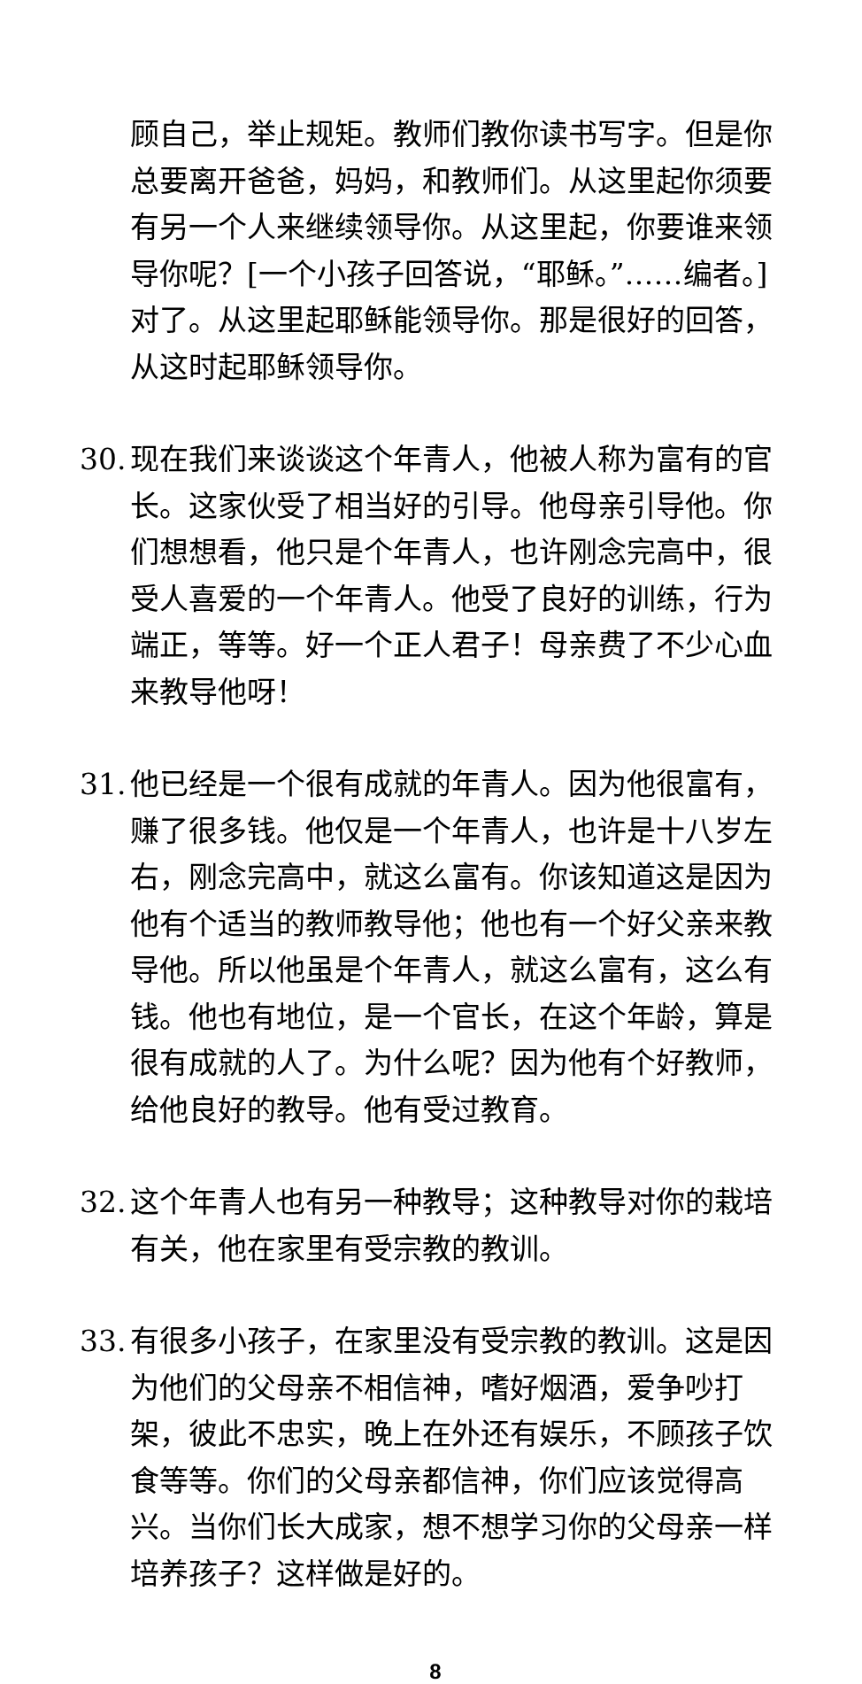顾自己，举止规矩。教师们教你读书写字。但是你总要离开爸爸，妈妈，和教师们。从这里起你须要有另一个人来继续领导你。从这里起，你要谁来领导你呢？[一个小孩子回答说，“耶稣。”……编者。] 对了。从这里起耶稣能领导你。那是很好的回答，从这时起耶稣领导你。
30. 现在我们来谈谈这个年青人，他被人称为富有的官长。这家伙受了相当好的引导。他母亲引导他。你们想想看，他只是个年青人，也许刚念完高中，很受人喜爱的一个年青人。他受了良好的训练，行为端正，等等。好一个正人君子！母亲费了不少心血来教导他呀！
31. 他已经是一个很有成就的年青人。因为他很富有，赚了很多钱。他仅是一个年青人，也许是十八岁左右，刚念完高中，就这么富有。你该知道这是因为他有个适当的教师教导他；他也有一个好父亲来教导他。所以他虽是个年青人，就这么富有，这么有钱。他也有地位，是一个官长，在这个年龄，算是很有成就的人了。为什么呢？因为他有个好教师，给他良好的教导。他有受过教育。
32. 这个年青人也有另一种教导；这种教导对你的栽培有关，他在家里有受宗教的教训。
33. 有很多小孩子，在家里没有受宗教的教训。这是因为他们的父母亲不相信神，嗜好烟酒，爱争吵打架，彼此不忠实，晚上在外还有娱乐，不顾孩子饮食等等。你们的父母亲都信神，你们应该觉得高兴。当你们长大成家，想不想学习你的父母亲一样培养孩子？这样做是好的。
8